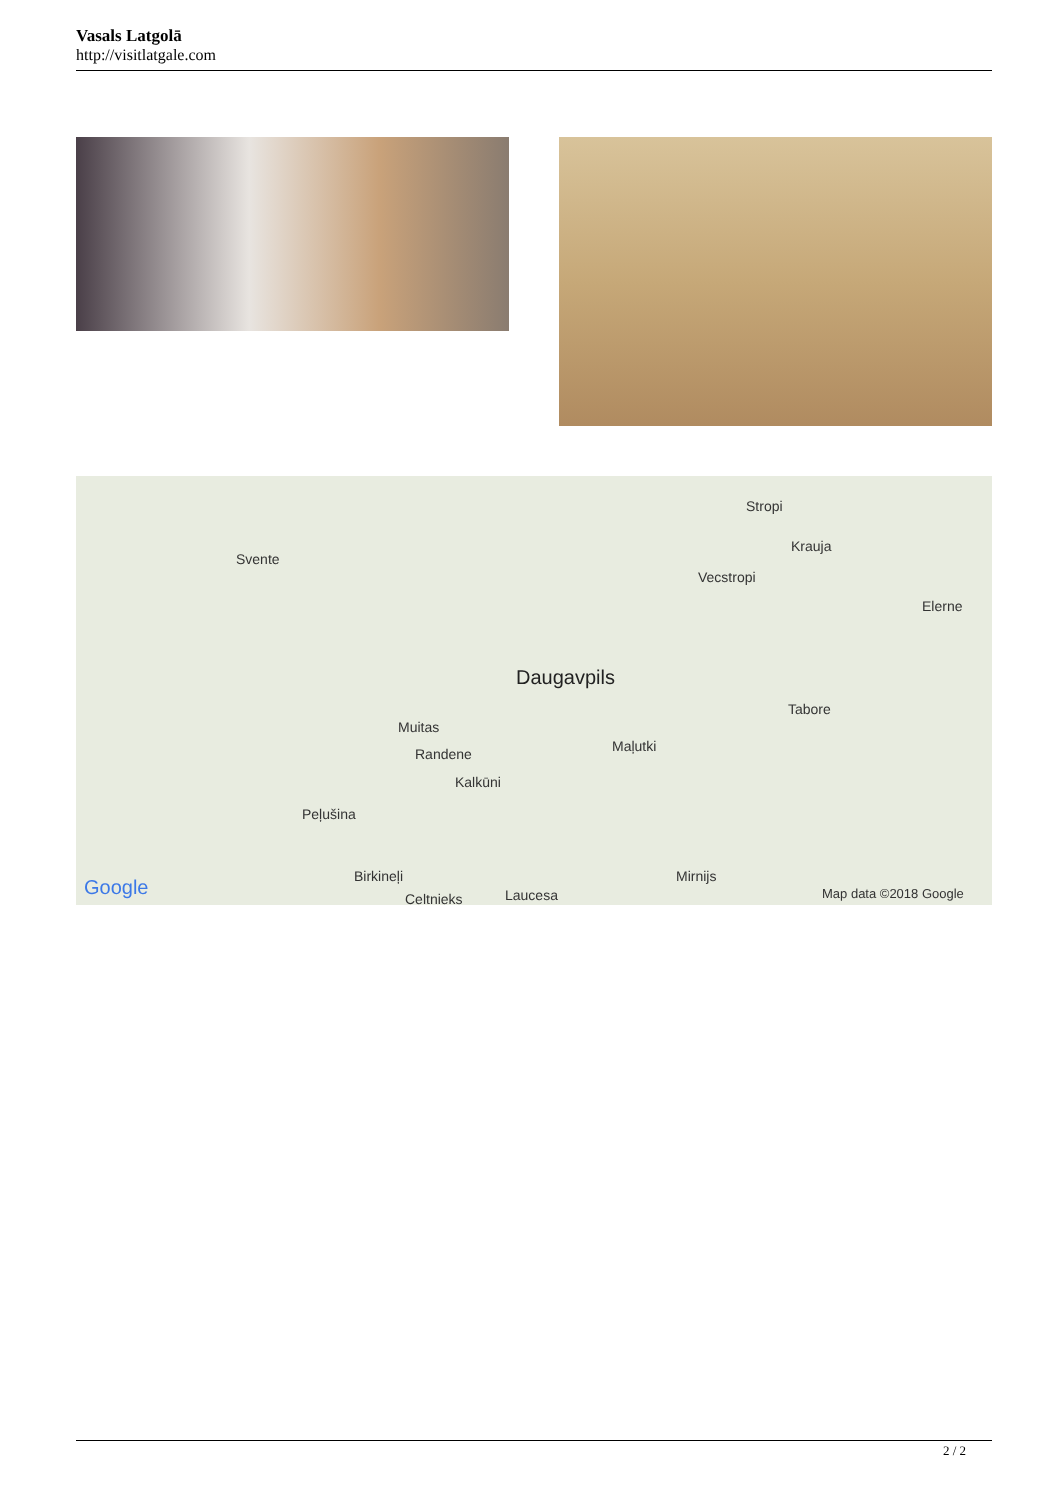Vasals Latgolā
http://visitlatgale.com
Svente
Stropi
Krauja
Vecstropi
Elerne
Daugavpils
Tabore
Muitas
Maļutki Randene
Kalkūni
Peļušina
Birkineļi Mirnijs
Celtnieks Laucesa Google Map data ©2018 Google
2 / 2